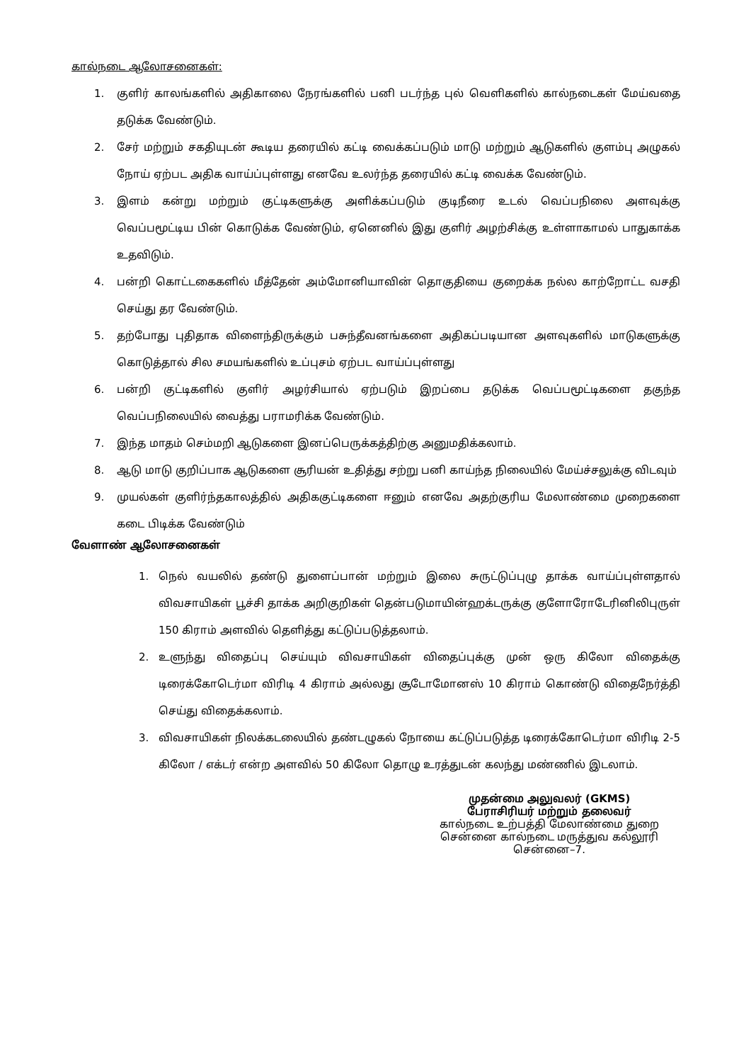கால்நடை ஆலோசனைகள்:
1. குளிர் காலங்களில் அதிகாலை நேரங்களில் பனி படர்ந்த புல் வெளிகளில் கால்நடைகள் மேய்வதை தடுக்க வேண்டும்.
2. சேர் மற்றும் சகதியுடன் கூடிய தரையில் கட்டி வைக்கப்படும் மாடு மற்றும் ஆடுகளில் குளம்பு அழுகல் நோய் ஏற்பட அதிக வாய்ப்புள்ளது எனவே உலர்ந்த தரையில் கட்டி வைக்க வேண்டும்.
3. இளம் கன்று மற்றும் குட்டிகளுக்கு அளிக்கப்படும் குடிநீரை உடல் வெப்பநிலை அளவுக்கு வெப்பமூட்டிய பின் கொடுக்க வேண்டும், ஏனெனில் இது குளிர் அழற்சிக்கு உள்ளாகாமல் பாதுகாக்க உதவிடும்.
4. பன்றி கொட்டகைகளில் மீத்தேன் அம்மோனியாவின் தொகுதியை குறைக்க நல்ல காற்றோட்ட வசதி செய்து தர வேண்டும்.
5. தற்போது புதிதாக விளைந்திருக்கும் பசுந்தீவனங்களை அதிகப்படியான அளவுகளில் மாடுகளுக்கு கொடுத்தால் சில சமயங்களில் உப்புசம் ஏற்பட வாய்ப்புள்ளது
6. பன்றி குட்டிகளில் குளிர் அழர்சியால் ஏற்படும் இறப்பை தடுக்க வெப்பமூட்டிகளை தகுந்த வெப்பநிலையில் வைத்து பராமரிக்க வேண்டும்.
7. இந்த மாதம் செம்மறி ஆடுகளை இனப்பெருக்கத்திற்கு அனுமதிக்கலாம்.
8. ஆடு மாடு குறிப்பாக ஆடுகளை சூரியன் உதித்து சற்று பனி காய்ந்த நிலையில் மேய்ச்சலுக்கு விடவும்
9. முயல்கள் குளிர்ந்தகாலத்தில் அதிககுட்டிகளை ஈனும் எனவே அதற்குரிய மேலாண்மை முறைகளை கடை பிடிக்க வேண்டும்
வேளாண் ஆலோசனைகள்
1. நெல் வயலில் தண்டு துளைப்பான் மற்றும் இலை சுருட்டுப்புழு தாக்க வாய்ப்புள்ளதால் விவசாயிகள் பூச்சி தாக்க அறிகுறிகள் தென்படுமாயின்ஹக்டருக்கு குளோரோடேரினிலிபுருள் 150 கிராம் அளவில் தெளித்து கட்டுப்படுத்தலாம்.
2. உளுந்து விதைப்பு செய்யும் விவசாயிகள் விதைப்புக்கு முன் ஒரு கிலோ விதைக்கு டிரைக்கோடெர்மா விரிடி 4 கிராம் அல்லது சூடோமோனஸ் 10 கிராம் கொண்டு விதைநேர்த்தி செய்து விதைக்கலாம்.
3. விவசாயிகள் நிலக்கடலையில் தண்டழுகல் நோயை கட்டுப்படுத்த டிரைக்கோடெர்மா விரிடி 2-5 கிலோ / எக்டர் என்ற அளவில் 50 கிலோ தொழு உரத்துடன் கலந்து மண்ணில் இடலாம்.
முதன்மை அலுவலர் (GKMS)
பேராசிரியர் மற்றும் தலைவர்
கால்நடை உற்பத்தி மேலாண்மை துறை
சென்னை கால்நடை மருத்துவ கல்லூரி
சென்னை–7.